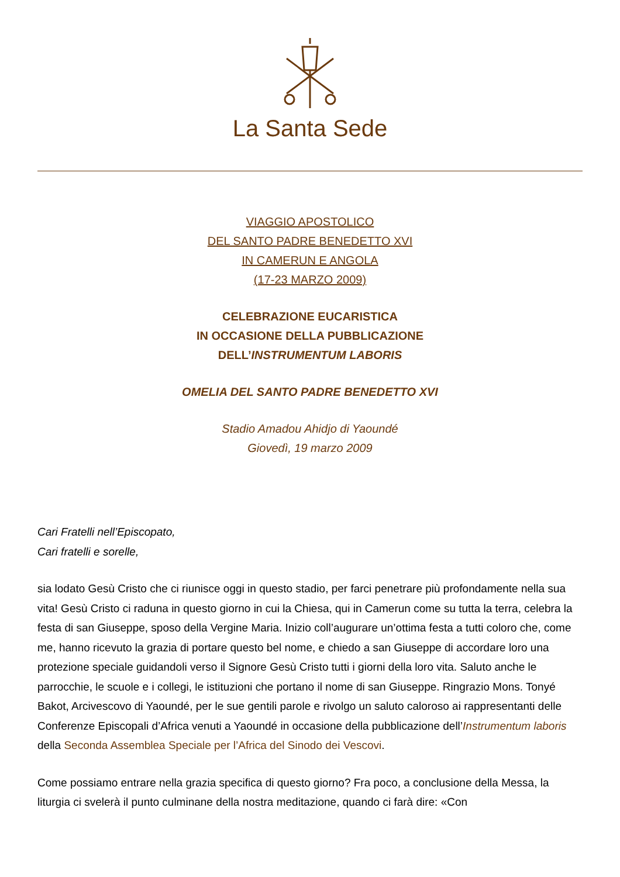La Santa Sede
VIAGGIO APOSTOLICO
DEL SANTO PADRE BENEDETTO XVI
IN CAMERUN E ANGOLA
(17-23 MARZO 2009)
CELEBRAZIONE EUCARISTICA
IN OCCASIONE DELLA PUBBLICAZIONE
DELL’INSTRUMENTUM LABORIS
OMELIA DEL SANTO PADRE BENEDETTO XVI
Stadio Amadou Ahidjo di Yaoundé
Giovedì, 19 marzo 2009
Cari Fratelli nell’Episcopato,
Cari fratelli e sorelle,
sia lodato Gesù Cristo che ci riunisce oggi in questo stadio, per farci penetrare più profondamente nella sua vita! Gesù Cristo ci raduna in questo giorno in cui la Chiesa, qui in Camerun come su tutta la terra, celebra la festa di san Giuseppe, sposo della Vergine Maria. Inizio coll’augurare un’ottima festa a tutti coloro che, come me, hanno ricevuto la grazia di portare questo bel nome, e chiedo a san Giuseppe di accordare loro una protezione speciale guidandoli verso il Signore Gesù Cristo tutti i giorni della loro vita. Saluto anche le parrocchie, le scuole e i collegi, le istituzioni che portano il nome di san Giuseppe. Ringrazio Mons. Tonyé Bakot, Arcivescovo di Yaoundé, per le sue gentili parole e rivolgo un saluto caloroso ai rappresentanti delle Conferenze Episcopali d’Africa venuti a Yaoundé in occasione della pubblicazione dell’Instrumentum laboris della Seconda Assemblea Speciale per l’Africa del Sinodo dei Vescovi.
Come possiamo entrare nella grazia specifica di questo giorno? Fra poco, a conclusione della Messa, la liturgia ci svelerà il punto culminane della nostra meditazione, quando ci farà dire: «Con